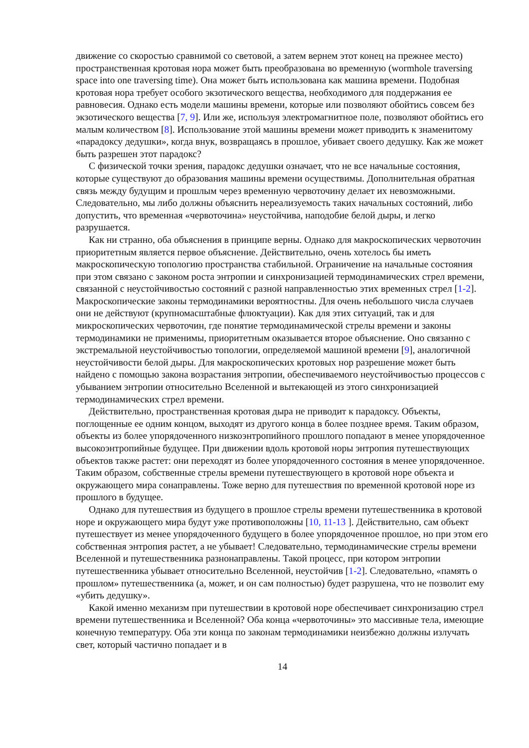движение со скоростью сравнимой со световой, а затем вернем этот конец на прежнее место) пространственная кротовая нора может быть преобразована во временную (wormhole traversing space into one traversing time). Она может быть использована как машина времени. Подобная кротовая нора требует особого экзотического вещества, необходимого для поддержания ее равновесия. Однако есть модели машины времени, которые или позволяют обойтись совсем без экзотического вещества [7, 9]. Или же, используя электромагнитное поле, позволяют обойтись его малым количеством [8]. Использование этой машины времени может приводить к знаменитому «парадоксу дедушки», когда внук, возвращаясь в прошлое, убивает своего дедушку. Как же может быть разрешен этот парадокс?
С физической точки зрения, парадокс дедушки означает, что не все начальные состояния, которые существуют до образования машины времени осуществимы. Дополнительная обратная связь между будущим и прошлым через временную червоточину делает их невозможными. Следовательно, мы либо должны объяснить нереализуемость таких начальных состояний, либо допустить, что временная «червоточина» неустойчива, наподобие белой дыры, и легко разрушается.
Как ни странно, оба объяснения в принципе верны. Однако для макроскопических червоточин приоритетным является первое объяснение. Действительно, очень хотелось бы иметь макроскопическую топологию пространства стабильной. Ограничение на начальные состояния при этом связано с законом роста энтропии и синхронизацией термодинамических стрел времени, связанной с неустойчивостью состояний с разной направленностью этих временных стрел [1-2]. Макроскопические законы термодинамики вероятностны. Для очень небольшого числа случаев они не действуют (крупномасштабные флюктуации). Как для этих ситуаций, так и для микроскопических червоточин, где понятие термодинамической стрелы времени и законы термодинамики не применимы, приоритетным оказывается второе объяснение. Оно связанно с экстремальной неустойчивостью топологии, определяемой машиной времени [9], аналогичной неустойчивости белой дыры. Для макроскопических кротовых нор разрешение может быть найдено с помощью закона возрастания энтропии, обеспечиваемого неустойчивостью процессов с убыванием энтропии относительно Вселенной и вытекающей из этого синхронизацией термодинамических стрел времени.
Действительно, пространственная кротовая дыра не приводит к парадоксу. Объекты, поглощенные ее одним концом, выходят из другого конца в более позднее время. Таким образом, объекты из более упорядоченного низкоэнтропийного прошлого попадают в менее упорядоченное высокоэнтропийные будущее. При движении вдоль кротовой норы энтропия путешествующих объектов также растет: они переходят из более упорядоченного состояния в менее упорядоченное. Таким образом, собственные стрелы времени путешествующего в кротовой норе объекта и окружающего мира сонаправлены. Тоже верно для путешествия по временной кротовой норе из прошлого в будущее.
Однако для путешествия из будущего в прошлое стрелы времени путешественника в кротовой норе и окружающего мира будут уже противоположны [10, 11-13 ]. Действительно, сам объект путешествует из менее упорядоченного будущего в более упорядоченное прошлое, но при этом его собственная энтропия растет, а не убывает! Следовательно, термодинамические стрелы времени Вселенной и путешественника разнонаправлены. Такой процесс, при котором энтропии путешественника убывает относительно Вселенной, неустойчив [1-2]. Следовательно, «память о прошлом» путешественника (а, может, и он сам полностью) будет разрушена, что не позволит ему «убить дедушку».
Какой именно механизм при путешествии в кротовой норе обеспечивает синхронизацию стрел времени путешественника и Вселенной? Оба конца «червоточины» это массивные тела, имеющие конечную температуру. Оба эти конца по законам термодинамики неизбежно должны излучать свет, который частично попадает и в
14